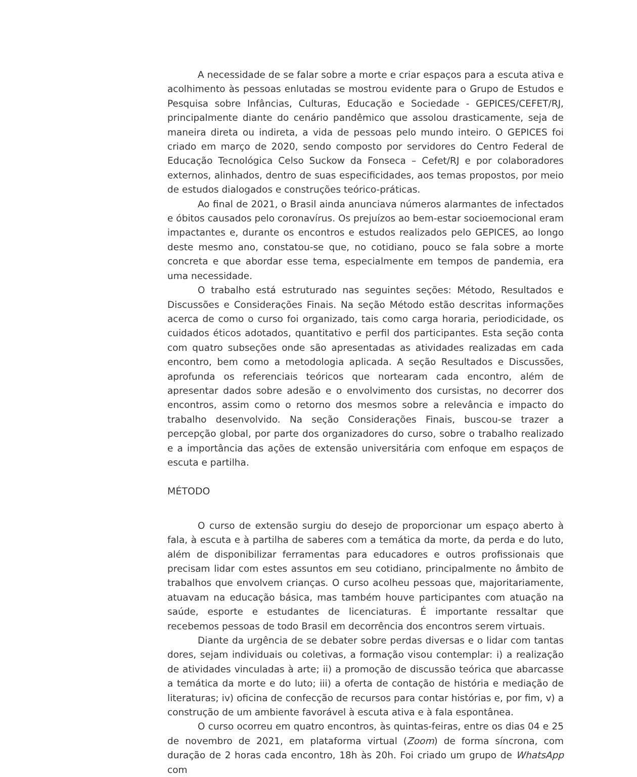A necessidade de se falar sobre a morte e criar espaços para a escuta ativa e acolhimento às pessoas enlutadas se mostrou evidente para o Grupo de Estudos e Pesquisa sobre Infâncias, Culturas, Educação e Sociedade - GEPICES/CEFET/RJ, principalmente diante do cenário pandêmico que assolou drasticamente, seja de maneira direta ou indireta, a vida de pessoas pelo mundo inteiro. O GEPICES foi criado em março de 2020, sendo composto por servidores do Centro Federal de Educação Tecnológica Celso Suckow da Fonseca – Cefet/RJ e por colaboradores externos, alinhados, dentro de suas especificidades, aos temas propostos, por meio de estudos dialogados e construções teórico-práticas.
Ao final de 2021, o Brasil ainda anunciava números alarmantes de infectados e óbitos causados pelo coronavírus. Os prejuízos ao bem-estar socioemocional eram impactantes e, durante os encontros e estudos realizados pelo GEPICES, ao longo deste mesmo ano, constatou-se que, no cotidiano, pouco se fala sobre a morte concreta e que abordar esse tema, especialmente em tempos de pandemia, era uma necessidade.
O trabalho está estruturado nas seguintes seções: Método, Resultados e Discussões e Considerações Finais. Na seção Método estão descritas informações acerca de como o curso foi organizado, tais como carga horaria, periodicidade, os cuidados éticos adotados, quantitativo e perfil dos participantes. Esta seção conta com quatro subseções onde são apresentadas as atividades realizadas em cada encontro, bem como a metodologia aplicada. A seção Resultados e Discussões, aprofunda os referenciais teóricos que nortearam cada encontro, além de apresentar dados sobre adesão e o envolvimento dos cursistas, no decorrer dos encontros, assim como o retorno dos mesmos sobre a relevância e impacto do trabalho desenvolvido. Na seção Considerações Finais, buscou-se trazer a percepção global, por parte dos organizadores do curso, sobre o trabalho realizado e a importância das ações de extensão universitária com enfoque em espaços de escuta e partilha.
MÉTODO
O curso de extensão surgiu do desejo de proporcionar um espaço aberto à fala, à escuta e à partilha de saberes com a temática da morte, da perda e do luto, além de disponibilizar ferramentas para educadores e outros profissionais que precisam lidar com estes assuntos em seu cotidiano, principalmente no âmbito de trabalhos que envolvem crianças. O curso acolheu pessoas que, majoritariamente, atuavam na educação básica, mas também houve participantes com atuação na saúde, esporte e estudantes de licenciaturas. É importante ressaltar que recebemos pessoas de todo Brasil em decorrência dos encontros serem virtuais.
Diante da urgência de se debater sobre perdas diversas e o lidar com tantas dores, sejam individuais ou coletivas, a formação visou contemplar: i) a realização de atividades vinculadas à arte; ii) a promoção de discussão teórica que abarcasse a temática da morte e do luto; iii) a oferta de contação de história e mediação de literaturas; iv) oficina de confecção de recursos para contar histórias e, por fim, v) a construção de um ambiente favorável à escuta ativa e à fala espontânea.
O curso ocorreu em quatro encontros, às quintas-feiras, entre os dias 04 e 25 de novembro de 2021, em plataforma virtual (Zoom) de forma síncrona, com duração de 2 horas cada encontro, 18h às 20h. Foi criado um grupo de WhatsApp com